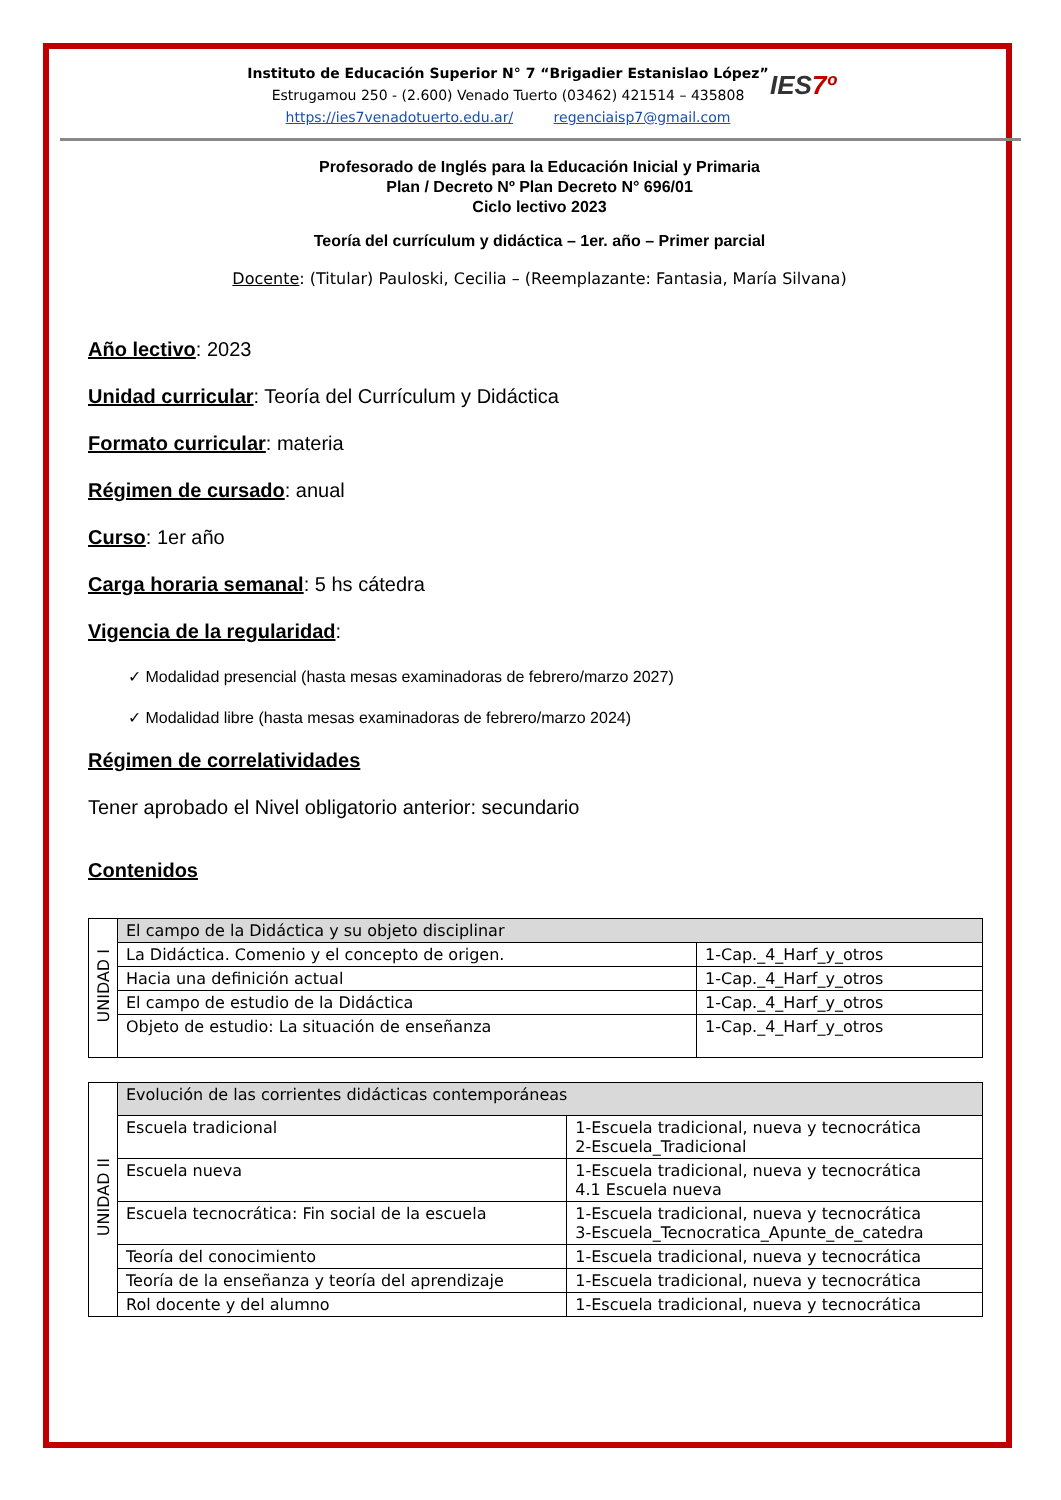Instituto de Educación Superior N° 7 “Brigadier Estanislao López”
Estrugamou 250 - (2.600) Venado Tuerto (03462) 421514 – 435808
https://ies7venadotuerto.edu.ar/ regenciaisp7@gmail.com
IES7º
Profesorado de Inglés para la Educación Inicial y Primaria
Plan / Decreto Nº Plan Decreto N° 696/01
Ciclo lectivo 2023
Teoría del currículum y didáctica – 1er. año – Primer parcial
Docente: (Titular) Pauloski, Cecilia – (Reemplazante: Fantasia, María Silvana)
Año lectivo: 2023
Unidad curricular: Teoría del Currículum y Didáctica
Formato curricular: materia
Régimen de cursado: anual
Curso: 1er año
Carga horaria semanal: 5 hs cátedra
Vigencia de la regularidad:
✓ Modalidad presencial (hasta mesas examinadoras de febrero/marzo 2027)
✓ Modalidad libre (hasta mesas examinadoras de febrero/marzo 2024)
Régimen de correlatividades
Tener aprobado el Nivel obligatorio anterior: secundario
Contenidos
| UNIDAD I | El campo de la Didáctica y su objeto disciplinar | |
| | La Didáctica. Comenio y el concepto de origen. | 1-Cap._4_Harf_y_otros |
| | Hacia una definición actual | 1-Cap._4_Harf_y_otros |
| | El campo de estudio de la Didáctica | 1-Cap._4_Harf_y_otros |
| | Objeto de estudio: La situación de enseñanza | 1-Cap._4_Harf_y_otros |
| UNIDAD II | Evolución de las corrientes didácticas contemporáneas | |
| | Escuela tradicional | 1-Escuela tradicional, nueva y tecnocrática 2-Escuela_Tradicional |
| | Escuela nueva | 1-Escuela tradicional, nueva y tecnocrática 4.1 Escuela nueva |
| | Escuela tecnocrática: Fin social de la escuela | 1-Escuela tradicional, nueva y tecnocrática 3-Escuela_Tecnocratica_Apunte_de_catedra |
| | Teoría del conocimiento | 1-Escuela tradicional, nueva y tecnocrática |
| | Teoría de la enseñanza y teoría del aprendizaje | 1-Escuela tradicional, nueva y tecnocrática |
| | Rol docente y del alumno | 1-Escuela tradicional, nueva y tecnocrática |